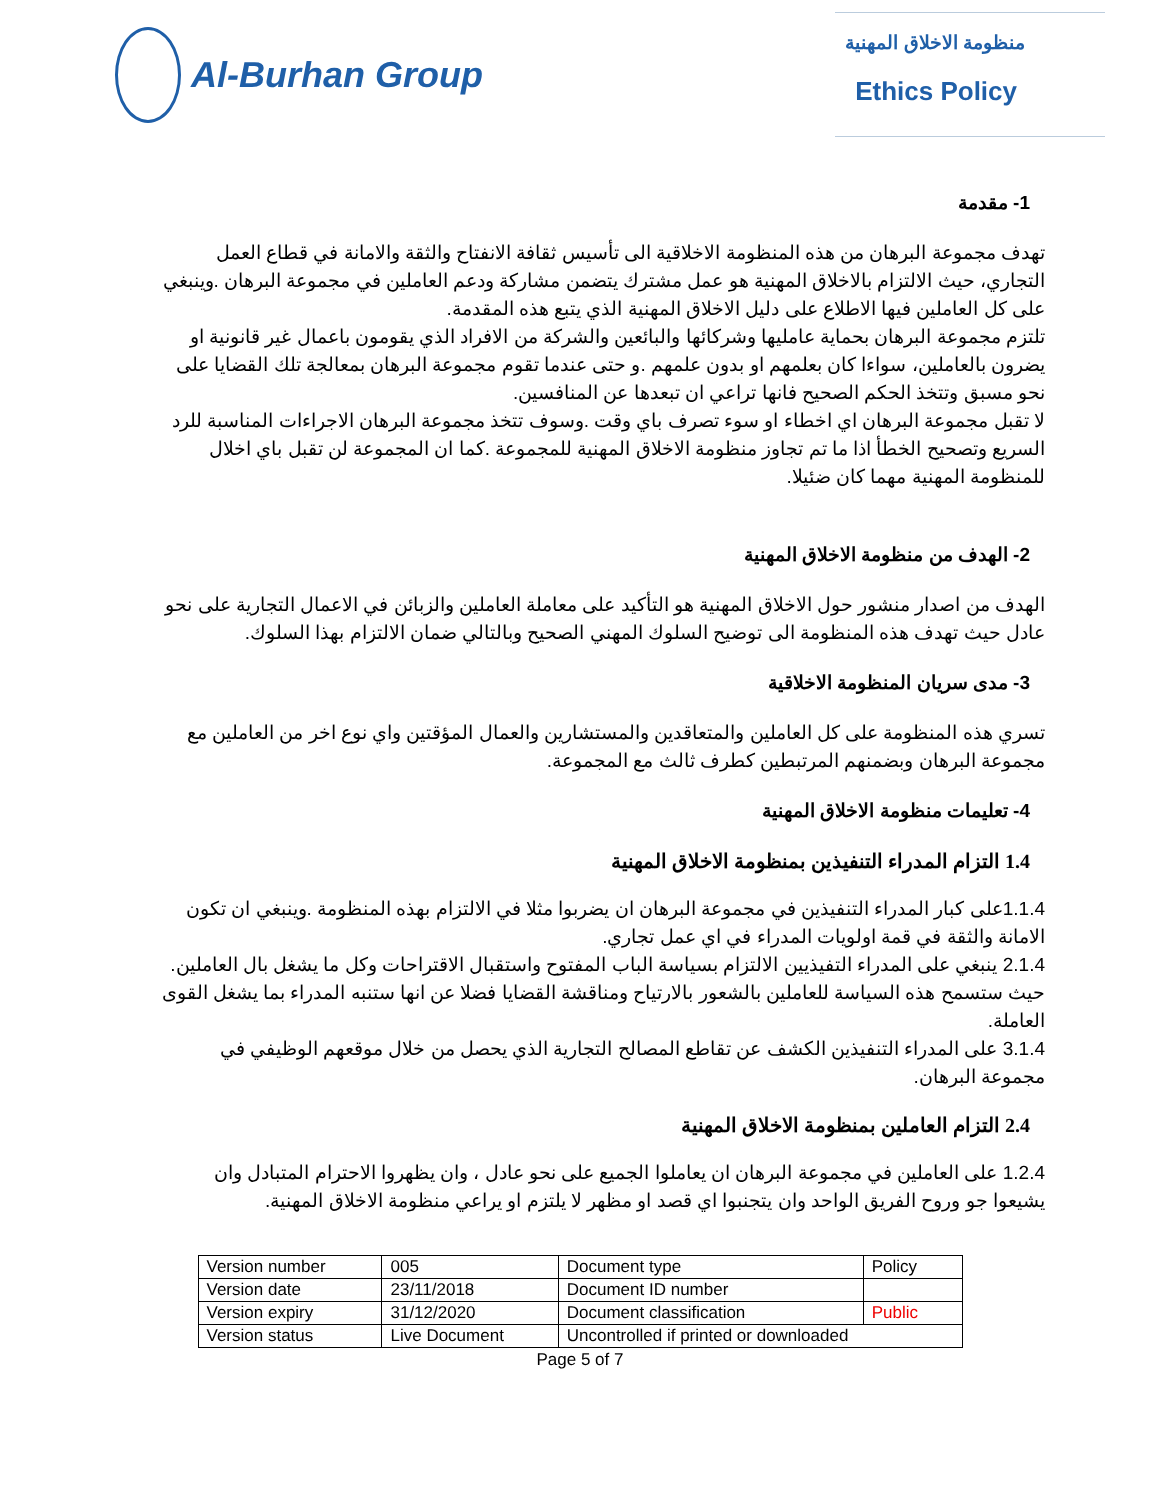Al-Burhan Group
منظومة الاخلاق المهنية
Ethics Policy
1- مقدمة
تهدف مجموعة البرهان من هذه المنظومة الاخلاقية الى تأسيس ثقافة الانفتاح والثقة والامانة في قطاع العمل التجاري، حيث الالتزام بالاخلاق المهنية هو عمل مشترك يتضمن مشاركة ودعم العاملين في مجموعة البرهان .وينبغي على كل العاملين فيها الاطلاع على دليل الاخلاق المهنية الذي يتبع هذه المقدمة.
تلتزم مجموعة البرهان بحماية عامليها وشركائها والبائعين والشركة من الافراد الذي يقومون باعمال غير قانونية او يضرون بالعاملين، سواءا كان بعلمهم او بدون علمهم .و حتى عندما تقوم مجموعة البرهان بمعالجة تلك القضايا على نحو مسبق وتتخذ الحكم الصحيح فانها تراعي ان تبعدها عن المنافسين.
لا تقبل مجموعة البرهان اي اخطاء او سوء تصرف باي وقت .وسوف تتخذ مجموعة البرهان الاجراءات المناسبة للرد السريع وتصحيح الخطأ اذا ما تم تجاوز منظومة الاخلاق المهنية للمجموعة .كما ان المجموعة لن تقبل باي اخلال للمنظومة المهنية مهما كان ضئيلا.
2- الهدف من منظومة الاخلاق المهنية
الهدف من اصدار منشور حول الاخلاق المهنية هو التأكيد على معاملة العاملين والزبائن في الاعمال التجارية على نحو عادل حيث تهدف هذه المنظومة الى توضيح السلوك المهني الصحيح وبالتالي ضمان الالتزام بهذا السلوك.
3- مدى سريان المنظومة الاخلاقية
تسري هذه المنظومة على كل العاملين والمتعاقدين والمستشارين والعمال المؤقتين واي نوع اخر من العاملين مع مجموعة البرهان وبضمنهم المرتبطين كطرف ثالث مع المجموعة.
4- تعليمات منظومة الاخلاق المهنية
1.4 التزام المدراء التنفيذين بمنظومة الاخلاق المهنية
1.1.4على كبار المدراء التنفيذين في مجموعة البرهان ان يضربوا مثلا في الالتزام بهذه المنظومة .وينبغي ان تكون الامانة والثقة في قمة اولويات المدراء في اي عمل تجاري.
2.1.4 ينبغي على المدراء التفيذيين الالتزام بسياسة الباب المفتوح واستقبال الاقتراحات وكل ما يشغل بال العاملين. حيث ستسمح هذه السياسة للعاملين بالشعور بالارتياح ومناقشة القضايا فضلا عن انها ستنبه المدراء بما يشغل القوى العاملة.
3.1.4 على المدراء التنفيذين الكشف عن تقاطع المصالح التجارية الذي يحصل من خلال موقعهم الوظيفي في مجموعة البرهان.
2.4 التزام العاملين بمنظومة الاخلاق المهنية
1.2.4 على العاملين في مجموعة البرهان ان يعاملوا الجميع على نحو عادل ، وان يظهروا الاحترام المتبادل وان يشيعوا جو وروح الفريق الواحد وان يتجنبوا اي قصد او مظهر لا يلتزم او يراعي منظومة الاخلاق المهنية.
| Version number | 005 | Document type | Policy |
| Version date | 23/11/2018 | Document ID number | |
| Version expiry | 31/12/2020 | Document classification | Public |
| Version status | Live Document | Uncontrolled if printed or downloaded | |
Page 5 of 7